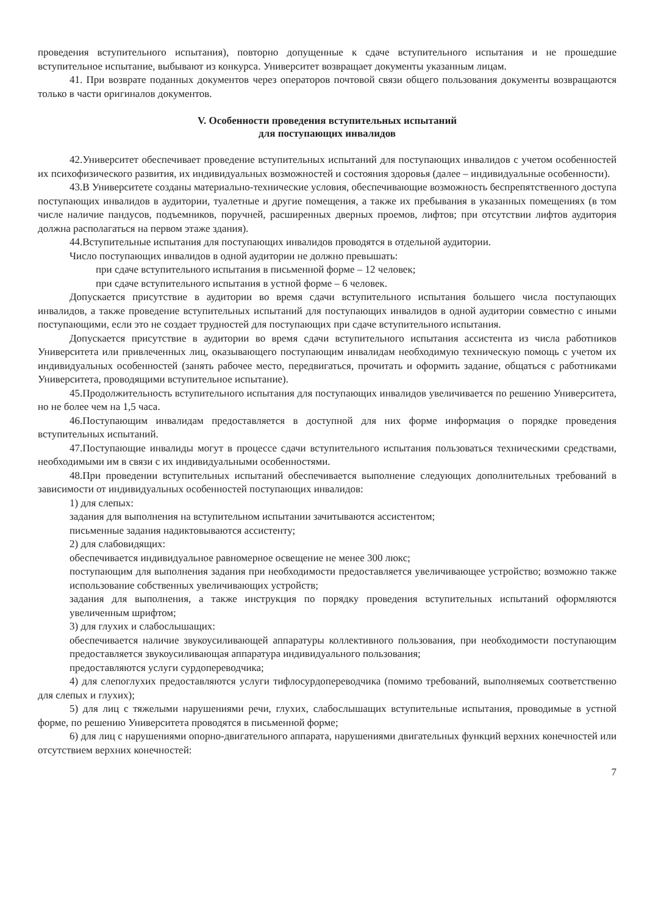проведения вступительного испытания), повторно допущенные к сдаче вступительного испытания и не прошедшие вступительное испытание, выбывают из конкурса. Университет возвращает документы указанным лицам.
41. При возврате поданных документов через операторов почтовой связи общего пользования документы возвращаются только в части оригиналов документов.
V. Особенности проведения вступительных испытаний
для поступающих инвалидов
42.Университет обеспечивает проведение вступительных испытаний для поступающих инвалидов с учетом особенностей их психофизического развития, их индивидуальных возможностей и состояния здоровья (далее – индивидуальные особенности).
43.В Университете созданы материально-технические условия, обеспечивающие возможность беспрепятственного доступа поступающих инвалидов в аудитории, туалетные и другие помещения, а также их пребывания в указанных помещениях (в том числе наличие пандусов, подъемников, поручней, расширенных дверных проемов, лифтов; при отсутствии лифтов аудитория должна располагаться на первом этаже здания).
44.Вступительные испытания для поступающих инвалидов проводятся в отдельной аудитории.
Число поступающих инвалидов в одной аудитории не должно превышать:
при сдаче вступительного испытания в письменной форме – 12 человек;
при сдаче вступительного испытания в устной форме – 6 человек.
Допускается присутствие в аудитории во время сдачи вступительного испытания большего числа поступающих инвалидов, а также проведение вступительных испытаний для поступающих инвалидов в одной аудитории совместно с иными поступающими, если это не создает трудностей для поступающих при сдаче вступительного испытания.
Допускается присутствие в аудитории во время сдачи вступительного испытания ассистента из числа работников Университета или привлеченных лиц, оказывающего поступающим инвалидам необходимую техническую помощь с учетом их индивидуальных особенностей (занять рабочее место, передвигаться, прочитать и оформить задание, общаться с работниками Университета, проводящими вступительное испытание).
45.Продолжительность вступительного испытания для поступающих инвалидов увеличивается по решению Университета, но не более чем на 1,5 часа.
46.Поступающим инвалидам предоставляется в доступной для них форме информация о порядке проведения вступительных испытаний.
47.Поступающие инвалиды могут в процессе сдачи вступительного испытания пользоваться техническими средствами, необходимыми им в связи с их индивидуальными особенностями.
48.При проведении вступительных испытаний обеспечивается выполнение следующих дополнительных требований в зависимости от индивидуальных особенностей поступающих инвалидов:
1) для слепых:
задания для выполнения на вступительном испытании зачитываются ассистентом;
письменные задания надиктовываются ассистенту;
2) для слабовидящих:
обеспечивается индивидуальное равномерное освещение не менее 300 люкс;
поступающим для выполнения задания при необходимости предоставляется увеличивающее устройство; возможно также использование собственных увеличивающих устройств;
задания для выполнения, а также инструкция по порядку проведения вступительных испытаний оформляются увеличенным шрифтом;
3) для глухих и слабослышащих:
обеспечивается наличие звукоусиливающей аппаратуры коллективного пользования, при необходимости поступающим предоставляется звукоусиливающая аппаратура индивидуального пользования;
предоставляются услуги сурдопереводчика;
4) для слепоглухих предоставляются услуги тифлосурдопереводчика (помимо требований, выполняемых соответственно для слепых и глухих);
5) для лиц с тяжелыми нарушениями речи, глухих, слабослышащих вступительные испытания, проводимые в устной форме, по решению Университета проводятся в письменной форме;
6) для лиц с нарушениями опорно-двигательного аппарата, нарушениями двигательных функций верхних конечностей или отсутствием верхних конечностей:
7